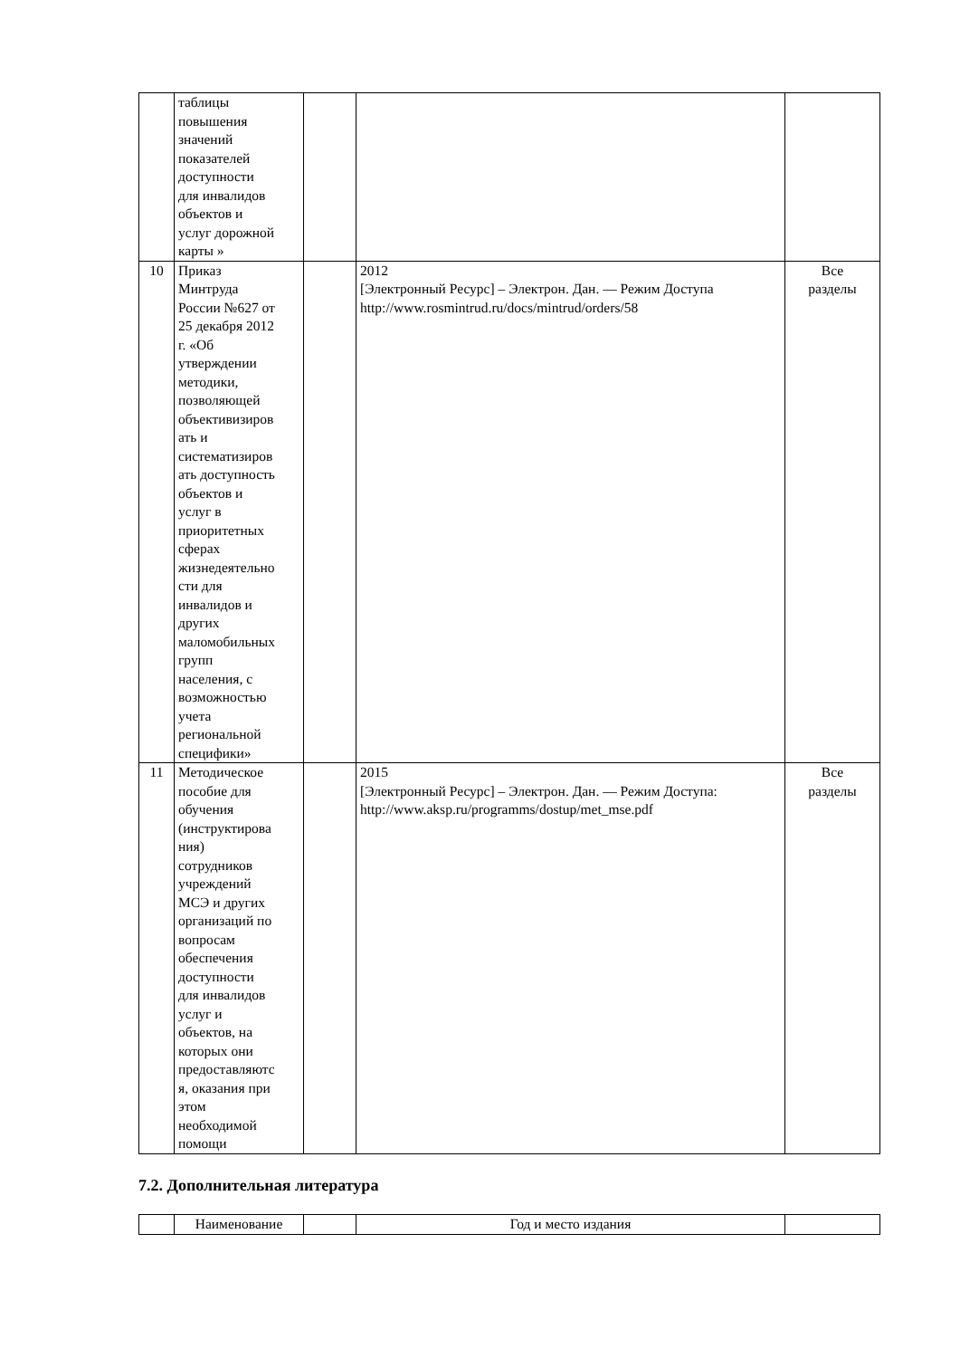| | таблицы повышения значений показателей доступности для инвалидов объектов и услуг дорожной карты » | | | |
| 10 | Приказ Минтруда России №627 от 25 декабря 2012 г. «Об утверждении методики, позволяющей объективизиров ать и систематизиров ать доступность объектов и услуг в приоритетных сферах жизнедеятельно сти для инвалидов и других маломобильных групп населения, с возможностью учета региональной специфики» | | 2012 [Электронный Ресурс] – Электрон. Дан. — Режим Доступа http://www.rosmintrud.ru/docs/mintrud/orders/58 | Все разделы |
| 11 | Методическое пособие для обучения (инструктирова ния) сотрудников учреждений МСЭ и других организаций по вопросам обеспечения доступности для инвалидов услуг и объектов, на которых они предоставляютс я, оказания при этом необходимой помощи | | 2015 [Электронный Ресурс] – Электрон. Дан. — Режим Доступа: http://www.aksp.ru/programms/dostup/met_mse.pdf | Все разделы |
7.2. Дополнительная литература
| | Наименование | | Год и место издания | |